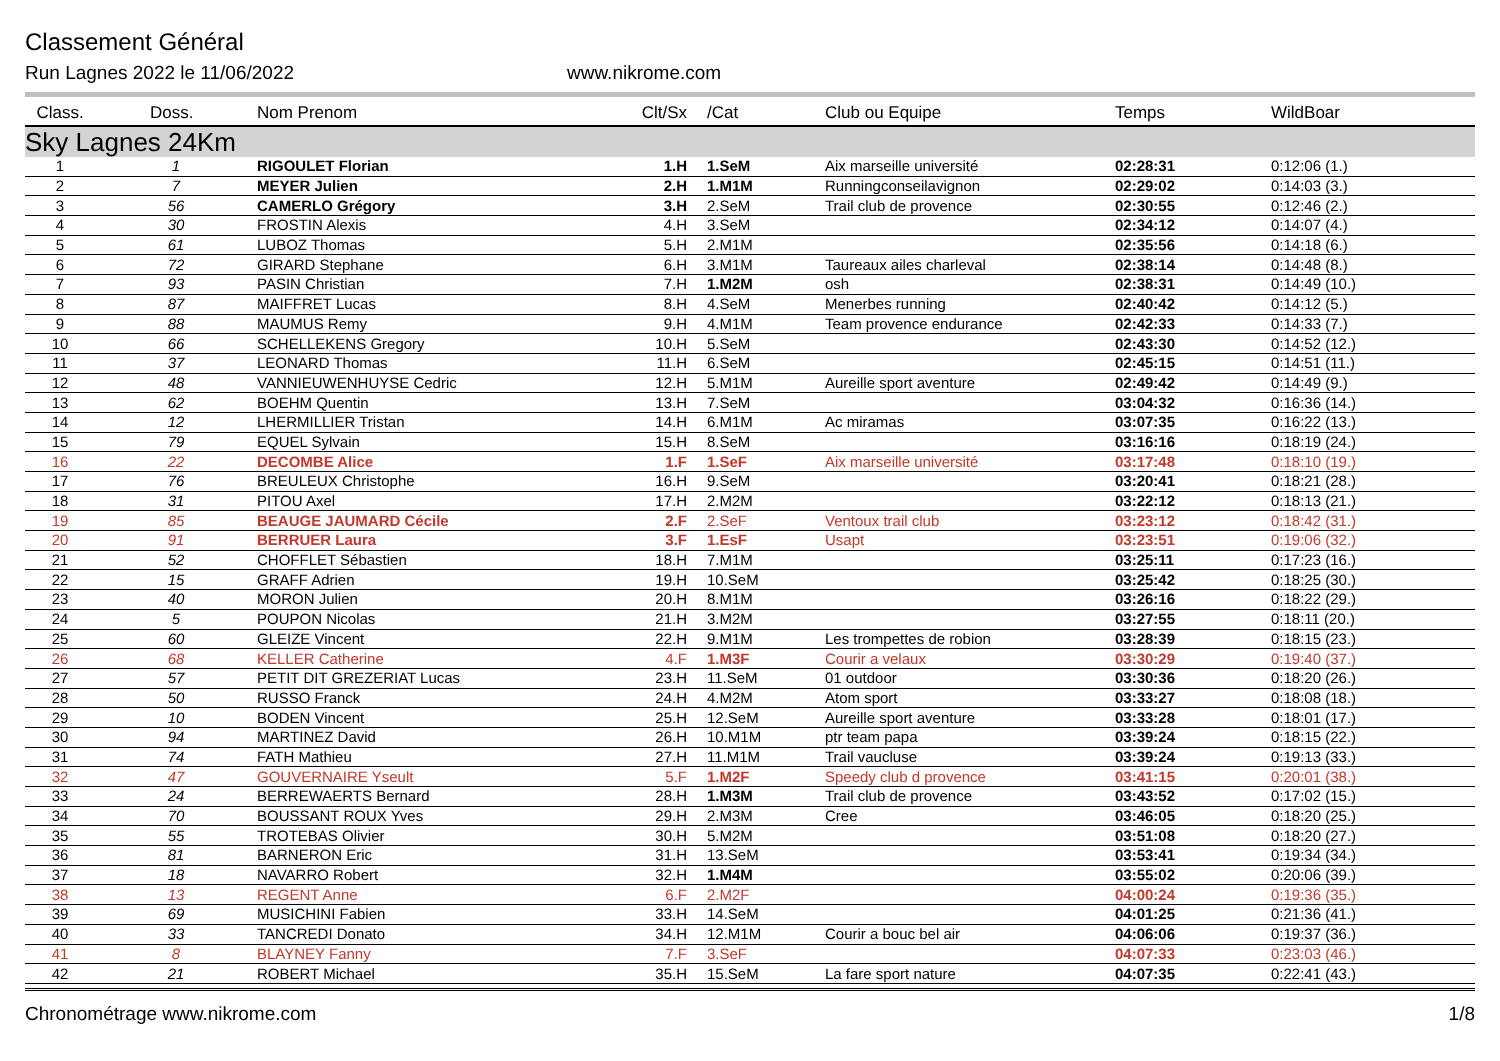Classement Général
Run Lagnes 2022 le 11/06/2022 www.nikrome.com
| Class. | Doss. | Nom Prenom | Clt/Sx | /Cat | Club ou Equipe | Temps | WildBoar |
| --- | --- | --- | --- | --- | --- | --- | --- |
| Sky Lagnes 24Km | | | | | | | |
| 1 | 1 | RIGOULET Florian | 1.H | 1.SeM | Aix marseille université | 02:28:31 | 0:12:06 (1.) |
| 2 | 7 | MEYER Julien | 2.H | 1.M1M | Runningconseilavignon | 02:29:02 | 0:14:03 (3.) |
| 3 | 56 | CAMERLO Grégory | 3.H | 2.SeM | Trail club de provence | 02:30:55 | 0:12:46 (2.) |
| 4 | 30 | FROSTIN Alexis | 4.H | 3.SeM | | 02:34:12 | 0:14:07 (4.) |
| 5 | 61 | LUBOZ Thomas | 5.H | 2.M1M | | 02:35:56 | 0:14:18 (6.) |
| 6 | 72 | GIRARD Stephane | 6.H | 3.M1M | Taureaux ailes charleval | 02:38:14 | 0:14:48 (8.) |
| 7 | 93 | PASIN Christian | 7.H | 1.M2M | osh | 02:38:31 | 0:14:49 (10.) |
| 8 | 87 | MAIFFRET Lucas | 8.H | 4.SeM | Menerbes running | 02:40:42 | 0:14:12 (5.) |
| 9 | 88 | MAUMUS Remy | 9.H | 4.M1M | Team provence endurance | 02:42:33 | 0:14:33 (7.) |
| 10 | 66 | SCHELLEKENS Gregory | 10.H | 5.SeM | | 02:43:30 | 0:14:52 (12.) |
| 11 | 37 | LEONARD Thomas | 11.H | 6.SeM | | 02:45:15 | 0:14:51 (11.) |
| 12 | 48 | VANNIEUWENHUYSE Cedric | 12.H | 5.M1M | Aureille sport aventure | 02:49:42 | 0:14:49 (9.) |
| 13 | 62 | BOEHM Quentin | 13.H | 7.SeM | | 03:04:32 | 0:16:36 (14.) |
| 14 | 12 | LHERMILLIER Tristan | 14.H | 6.M1M | Ac miramas | 03:07:35 | 0:16:22 (13.) |
| 15 | 79 | EQUEL Sylvain | 15.H | 8.SeM | | 03:16:16 | 0:18:19 (24.) |
| 16 | 22 | DECOMBE Alice | 1.F | 1.SeF | Aix marseille université | 03:17:48 | 0:18:10 (19.) |
| 17 | 76 | BREULEUX Christophe | 16.H | 9.SeM | | 03:20:41 | 0:18:21 (28.) |
| 18 | 31 | PITOU Axel | 17.H | 2.M2M | | 03:22:12 | 0:18:13 (21.) |
| 19 | 85 | BEAUGE JAUMARD Cécile | 2.F | 2.SeF | Ventoux trail club | 03:23:12 | 0:18:42 (31.) |
| 20 | 91 | BERRUER Laura | 3.F | 1.EsF | Usapt | 03:23:51 | 0:19:06 (32.) |
| 21 | 52 | CHOFFLET Sébastien | 18.H | 7.M1M | | 03:25:11 | 0:17:23 (16.) |
| 22 | 15 | GRAFF Adrien | 19.H | 10.SeM | | 03:25:42 | 0:18:25 (30.) |
| 23 | 40 | MORON Julien | 20.H | 8.M1M | | 03:26:16 | 0:18:22 (29.) |
| 24 | 5 | POUPON Nicolas | 21.H | 3.M2M | | 03:27:55 | 0:18:11 (20.) |
| 25 | 60 | GLEIZE Vincent | 22.H | 9.M1M | Les trompettes de robion | 03:28:39 | 0:18:15 (23.) |
| 26 | 68 | KELLER Catherine | 4.F | 1.M3F | Courir a velaux | 03:30:29 | 0:19:40 (37.) |
| 27 | 57 | PETIT DIT GREZERIAT Lucas | 23.H | 11.SeM | 01 outdoor | 03:30:36 | 0:18:20 (26.) |
| 28 | 50 | RUSSO Franck | 24.H | 4.M2M | Atom sport | 03:33:27 | 0:18:08 (18.) |
| 29 | 10 | BODEN Vincent | 25.H | 12.SeM | Aureille sport aventure | 03:33:28 | 0:18:01 (17.) |
| 30 | 94 | MARTINEZ David | 26.H | 10.M1M | ptr team papa | 03:39:24 | 0:18:15 (22.) |
| 31 | 74 | FATH Mathieu | 27.H | 11.M1M | Trail vaucluse | 03:39:24 | 0:19:13 (33.) |
| 32 | 47 | GOUVERNAIRE Yseult | 5.F | 1.M2F | Speedy club d provence | 03:41:15 | 0:20:01 (38.) |
| 33 | 24 | BERREWAERTS Bernard | 28.H | 1.M3M | Trail club de provence | 03:43:52 | 0:17:02 (15.) |
| 34 | 70 | BOUSSANT ROUX Yves | 29.H | 2.M3M | Cree | 03:46:05 | 0:18:20 (25.) |
| 35 | 55 | TROTEBAS Olivier | 30.H | 5.M2M | | 03:51:08 | 0:18:20 (27.) |
| 36 | 81 | BARNERON Eric | 31.H | 13.SeM | | 03:53:41 | 0:19:34 (34.) |
| 37 | 18 | NAVARRO Robert | 32.H | 1.M4M | | 03:55:02 | 0:20:06 (39.) |
| 38 | 13 | REGENT Anne | 6.F | 2.M2F | | 04:00:24 | 0:19:36 (35.) |
| 39 | 69 | MUSICHINI Fabien | 33.H | 14.SeM | | 04:01:25 | 0:21:36 (41.) |
| 40 | 33 | TANCREDI Donato | 34.H | 12.M1M | Courir a bouc bel air | 04:06:06 | 0:19:37 (36.) |
| 41 | 8 | BLAYNEY Fanny | 7.F | 3.SeF | | 04:07:33 | 0:23:03 (46.) |
| 42 | 21 | ROBERT Michael | 35.H | 15.SeM | La fare sport nature | 04:07:35 | 0:22:41 (43.) |
Chronométrage www.nikrome.com 1/8